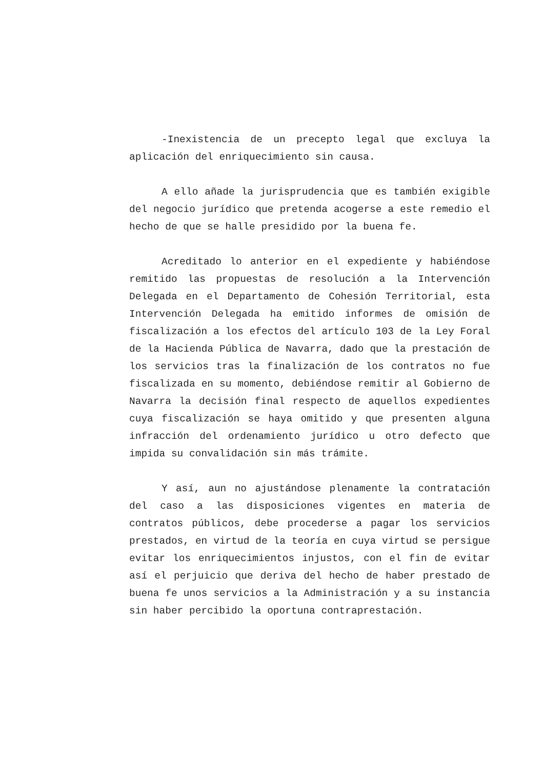-Inexistencia de un precepto legal que excluya la aplicación del enriquecimiento sin causa.
A ello añade la jurisprudencia que es también exigible del negocio jurídico que pretenda acogerse a este remedio el hecho de que se halle presidido por la buena fe.
Acreditado lo anterior en el expediente y habiéndose remitido las propuestas de resolución a la Intervención Delegada en el Departamento de Cohesión Territorial, esta Intervención Delegada ha emitido informes de omisión de fiscalización a los efectos del artículo 103 de la Ley Foral de la Hacienda Pública de Navarra, dado que la prestación de los servicios tras la finalización de los contratos no fue fiscalizada en su momento, debiéndose remitir al Gobierno de Navarra la decisión final respecto de aquellos expedientes cuya fiscalización se haya omitido y que presenten alguna infracción del ordenamiento jurídico u otro defecto que impida su convalidación sin más trámite.
Y así, aun no ajustándose plenamente la contratación del caso a las disposiciones vigentes en materia de contratos públicos, debe procederse a pagar los servicios prestados, en virtud de la teoría en cuya virtud se persigue evitar los enriquecimientos injustos, con el fin de evitar así el perjuicio que deriva del hecho de haber prestado de buena fe unos servicios a la Administración y a su instancia sin haber percibido la oportuna contraprestación.